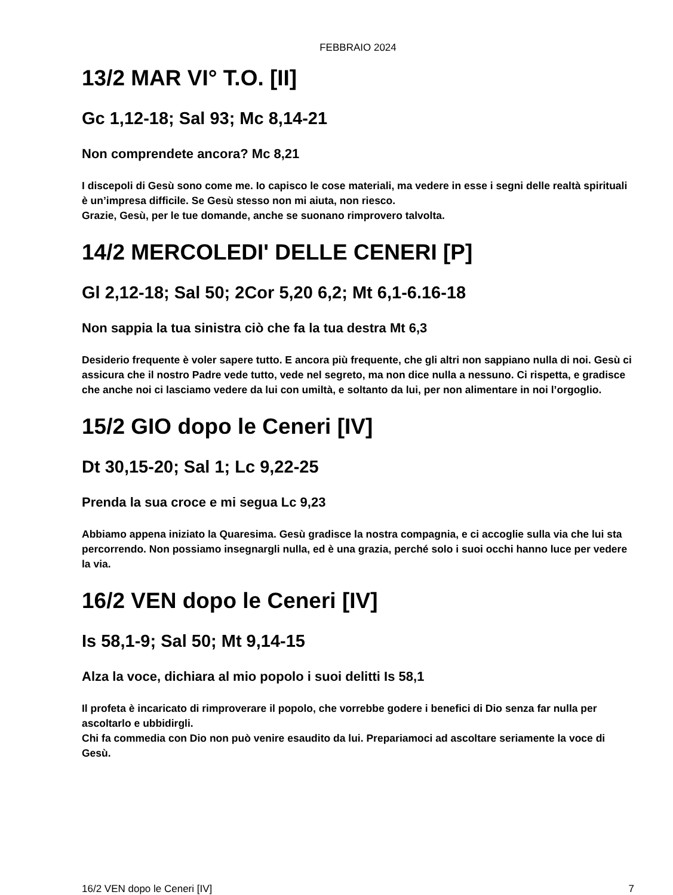FEBBRAIO 2024
13/2 MAR VI° T.O. [II]
Gc 1,12-18; Sal 93; Mc 8,14-21
Non comprendete ancora? Mc 8,21
I discepoli di Gesù sono come me. Io capisco le cose materiali, ma vedere in esse i segni delle realtà spirituali è un’impresa difficile. Se Gesù stesso non mi aiuta, non riesco.
Grazie, Gesù, per le tue domande, anche se suonano rimprovero talvolta.
14/2 MERCOLEDI' DELLE CENERI [P]
Gl 2,12-18; Sal 50; 2Cor 5,20 6,2; Mt 6,1-6.16-18
Non sappia la tua sinistra ciò che fa la tua destra Mt 6,3
Desiderio frequente è voler sapere tutto. E ancora più frequente, che gli altri non sappiano nulla di noi. Gesù ci assicura che il nostro Padre vede tutto, vede nel segreto, ma non dice nulla a nessuno. Ci rispetta, e gradisce che anche noi ci lasciamo vedere da lui con umiltà, e soltanto da lui, per non alimentare in noi l’orgoglio.
15/2 GIO dopo le Ceneri [IV]
Dt 30,15-20; Sal 1; Lc 9,22-25
Prenda la sua croce e mi segua Lc 9,23
Abbiamo appena iniziato la Quaresima. Gesù gradisce la nostra compagnia, e ci accoglie sulla via che lui sta percorrendo. Non possiamo insegnargli nulla, ed è una grazia, perché solo i suoi occhi hanno luce per vedere la via.
16/2 VEN dopo le Ceneri [IV]
Is 58,1-9; Sal 50; Mt 9,14-15
Alza la voce, dichiara al mio popolo i suoi delitti Is 58,1
Il profeta è incaricato di rimproverare il popolo, che vorrebbe godere i benefici di Dio senza far nulla per ascoltarlo e ubbidirgli.
Chi fa commedia con Dio non può venire esaudito da lui. Prepariamoci ad ascoltare seriamente la voce di Gesù.
16/2 VEN dopo le Ceneri [IV] 7